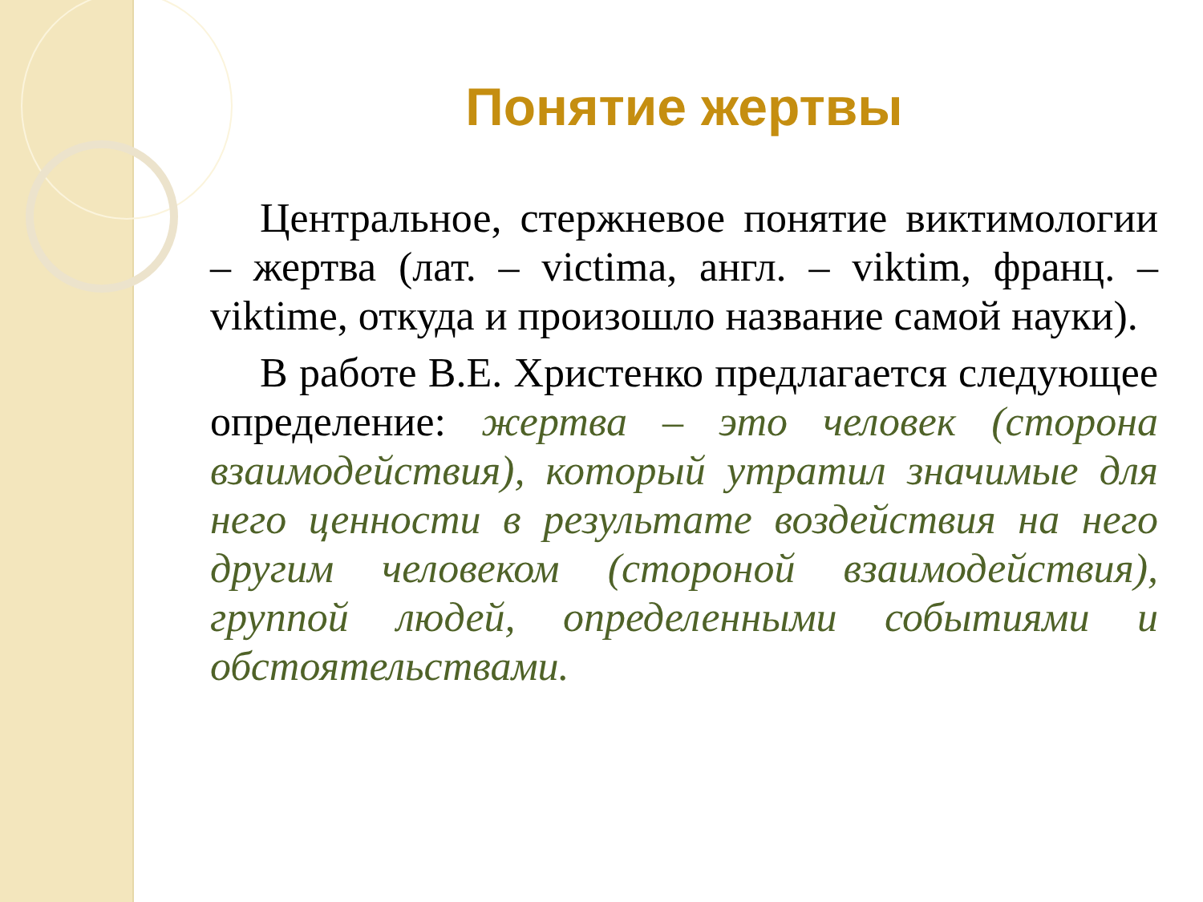Понятие жертвы
Центральное, стержневое понятие виктимологии – жертва (лат. – victima, англ. – viktim, франц. – viktime, откуда и произошло название самой науки).
В работе В.Е. Христенко предлагается следующее определение: жертва – это человек (сторона взаимодействия), который утратил значимые для него ценности в результате воздействия на него другим человеком (стороной взаимодействия), группой людей, определенными событиями и обстоятельствами.